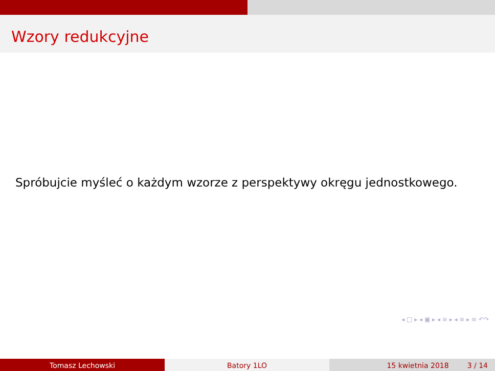Wzory redukcyjne
Spróbujcie myśleć o każdym wzorze z perspektywy okręgu jednostkowego.
◂ □ ▸ ◂ ▣ ▸ ◂ ≡ ▸ ◂ ≡ ▸ ≡ ↶↷
Tomasz Lechowski Batory 1LO 15 kwietnia 2018 3 / 14